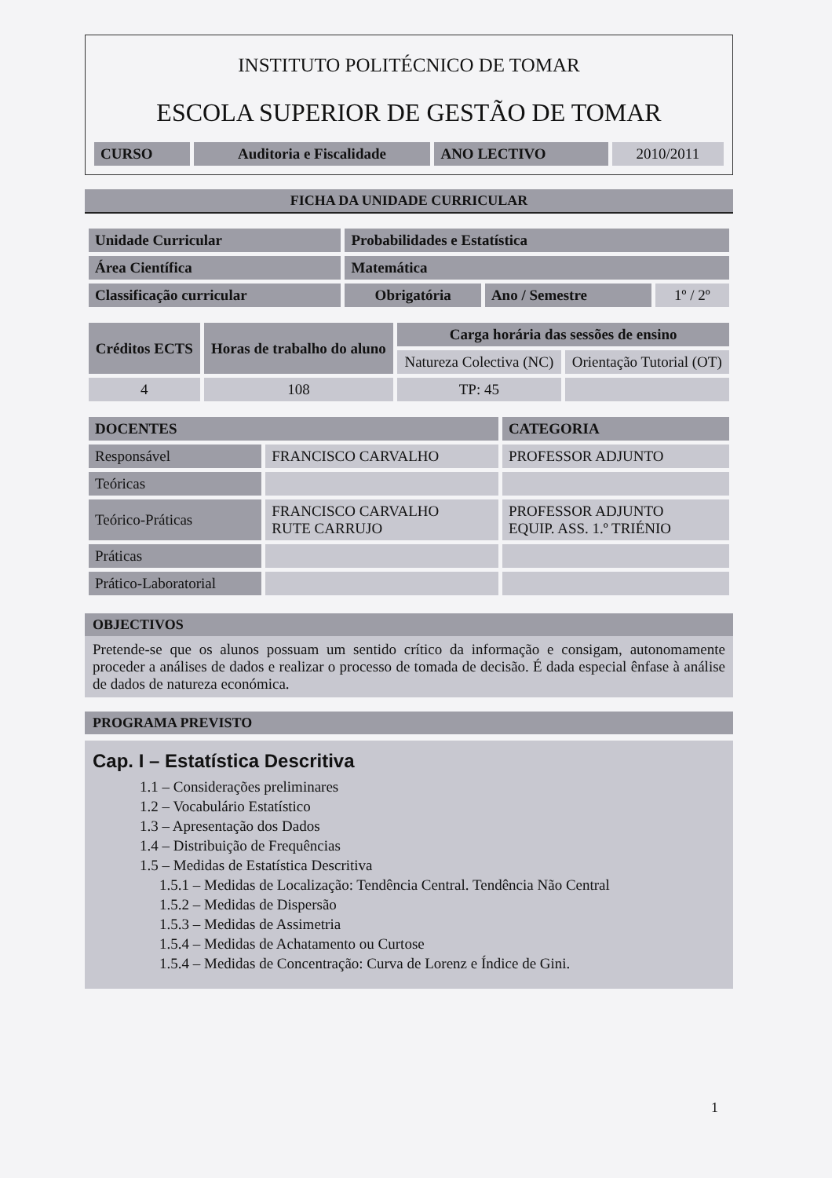INSTITUTO POLITÉCNICO DE TOMAR
ESCOLA SUPERIOR DE GESTÃO DE TOMAR
| CURSO | Auditoria e Fiscalidade | ANO LECTIVO | 2010/2011 |
FICHA DA UNIDADE CURRICULAR
| Unidade Curricular | Probabilidades e Estatística | | |
| Área Científica | Matemática | | |
| Classificação curricular | Obrigatória | Ano / Semestre | 1º / 2º |
| Créditos ECTS | Horas de trabalho do aluno | Carga horária das sessões de ensino | |
| --- | --- | --- | --- |
| | | Natureza Colectiva (NC) | Orientação Tutorial (OT) |
| 4 | 108 | TP: 45 | |
| DOCENTES | | CATEGORIA |
| --- | --- | --- |
| Responsável | FRANCISCO CARVALHO | PROFESSOR ADJUNTO |
| Teóricas | | |
| Teórico-Práticas | FRANCISCO CARVALHO RUTE CARRUJO | PROFESSOR ADJUNTO EQUIP. ASS. 1.º TRIÉNIO |
| Práticas | | |
| Prático-Laboratorial | | |
OBJECTIVOS
Pretende-se que os alunos possuam um sentido crítico da informação e consigam, autonomamente proceder a análises de dados e realizar o processo de tomada de decisão. É dada especial ênfase à análise de dados de natureza económica.
PROGRAMA PREVISTO
Cap. I – Estatística Descritiva
1.1 – Considerações preliminares
1.2 – Vocabulário Estatístico
1.3 – Apresentação dos Dados
1.4 – Distribuição de Frequências
1.5 – Medidas de Estatística Descritiva
1.5.1 – Medidas de Localização: Tendência Central. Tendência Não Central
1.5.2 – Medidas de Dispersão
1.5.3 – Medidas de Assimetria
1.5.4 – Medidas de Achatamento ou Curtose
1.5.4 – Medidas de Concentração: Curva de Lorenz e Índice de Gini.
1